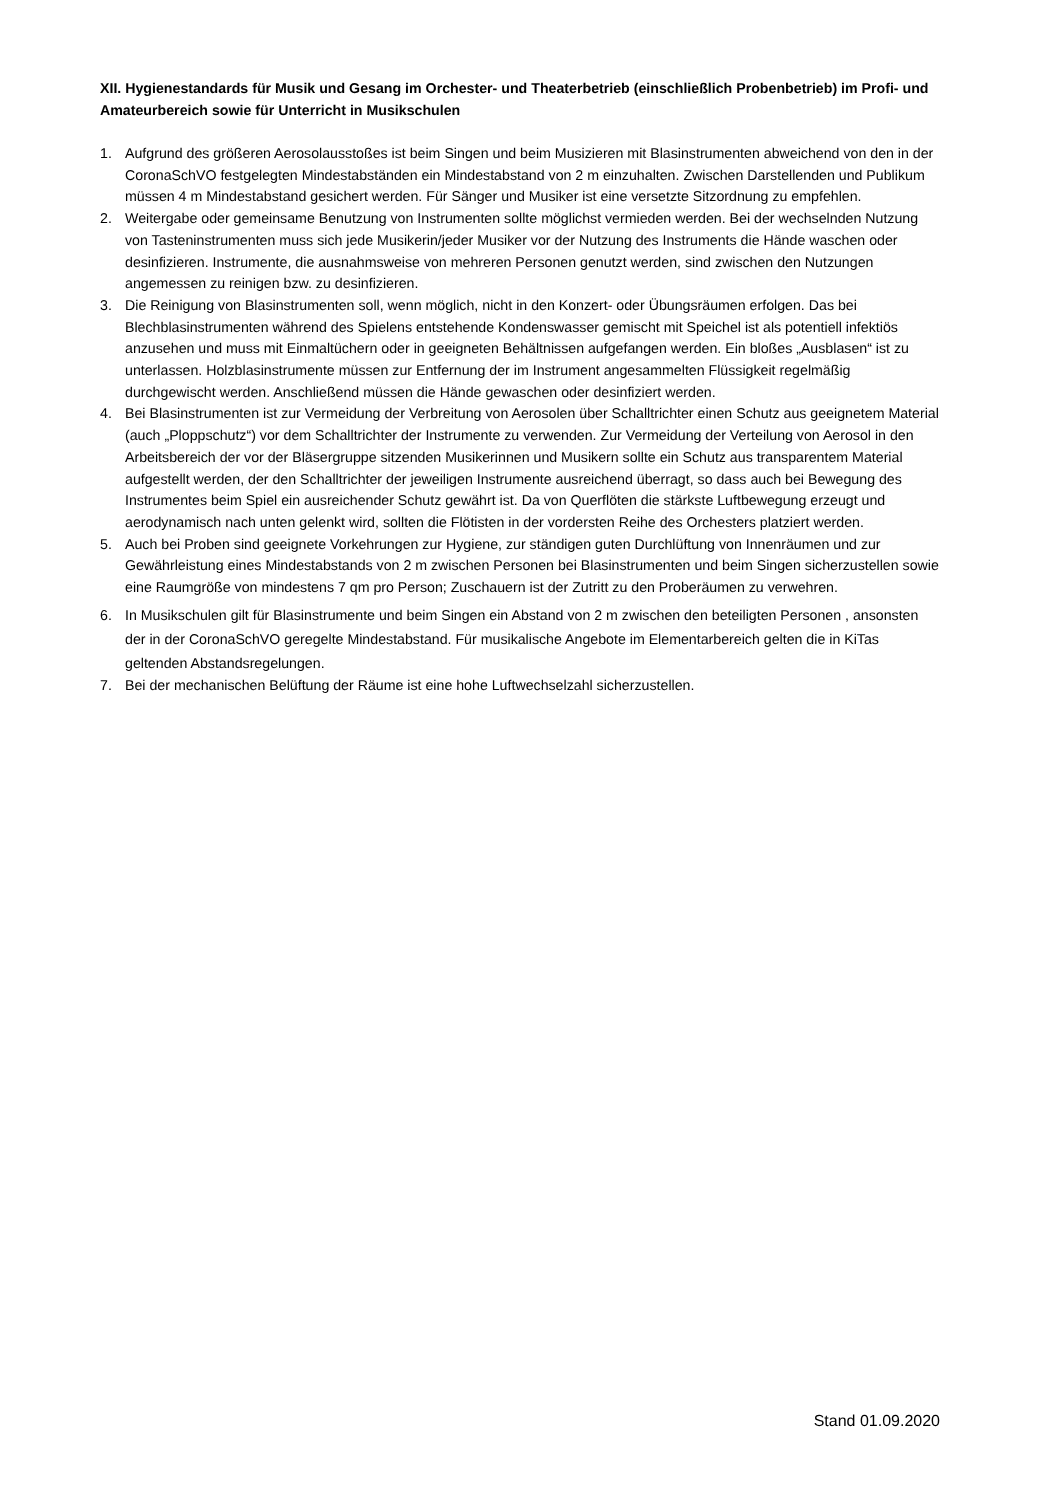XII. Hygienestandards für Musik und Gesang im Orchester- und Theaterbetrieb (einschließlich Probenbetrieb) im Profi- und Amateurbereich sowie für Unterricht in Musikschulen
1. Aufgrund des größeren Aerosolausstoßes ist beim Singen und beim Musizieren mit Blasinstrumenten abweichend von den in der CoronaSchVO festgelegten Mindestabständen ein Mindestabstand von 2 m einzuhalten. Zwischen Darstellenden und Publikum müssen 4 m Mindestabstand gesichert werden. Für Sänger und Musiker ist eine versetzte Sitzordnung zu empfehlen.
2. Weitergabe oder gemeinsame Benutzung von Instrumenten sollte möglichst vermieden werden. Bei der wechselnden Nutzung von Tasteninstrumenten muss sich jede Musikerin/jeder Musiker vor der Nutzung des Instruments die Hände waschen oder desinfizieren. Instrumente, die ausnahmsweise von mehreren Personen genutzt werden, sind zwischen den Nutzungen angemessen zu reinigen bzw. zu desinfizieren.
3. Die Reinigung von Blasinstrumenten soll, wenn möglich, nicht in den Konzert- oder Übungsräumen erfolgen. Das bei Blechblasinstrumenten während des Spielens entstehende Kondenswasser gemischt mit Speichel ist als potentiell infektiös anzusehen und muss mit Einmaltüchern oder in geeigneten Behältnissen aufgefangen werden. Ein bloßes „Ausblasen“ ist zu unterlassen. Holzblasinstrumente müssen zur Entfernung der im Instrument angesammelten Flüssigkeit regelmäßig durchgewischt werden. Anschließend müssen die Hände gewaschen oder desinfiziert werden.
4. Bei Blasinstrumenten ist zur Vermeidung der Verbreitung von Aerosolen über Schalltrichter einen Schutz aus geeignetem Material (auch „Ploppschutz“) vor dem Schalltrichter der Instrumente zu verwenden. Zur Vermeidung der Verteilung von Aerosol in den Arbeitsbereich der vor der Bläsergruppe sitzenden Musikerinnen und Musikern sollte ein Schutz aus transparentem Material aufgestellt werden, der den Schalltrichter der jeweiligen Instrumente ausreichend überragt, so dass auch bei Bewegung des Instrumentes beim Spiel ein ausreichender Schutz gewährt ist. Da von Querflöten die stärkste Luftbewegung erzeugt und aerodynamisch nach unten gelenkt wird, sollten die Flötisten in der vordersten Reihe des Orchesters platziert werden.
5. Auch bei Proben sind geeignete Vorkehrungen zur Hygiene, zur ständigen guten Durchlüftung von Innenräumen und zur Gewährleistung eines Mindestabstands von 2 m zwischen Personen bei Blasinstrumenten und beim Singen sicherzustellen sowie eine Raumgröße von mindestens 7 qm pro Person; Zuschauern ist der Zutritt zu den Proberäumen zu verwehren.
6. In Musikschulen gilt für Blasinstrumente und beim Singen ein Abstand von 2 m zwischen den beteiligten Personen , ansonsten der in der CoronaSchVO geregelte Mindestabstand. Für musikalische Angebote im Elementarbereich gelten die in KiTas geltenden Abstandsregelungen.
7. Bei der mechanischen Belüftung der Räume ist eine hohe Luftwechselzahl sicherzustellen.
Stand 01.09.2020